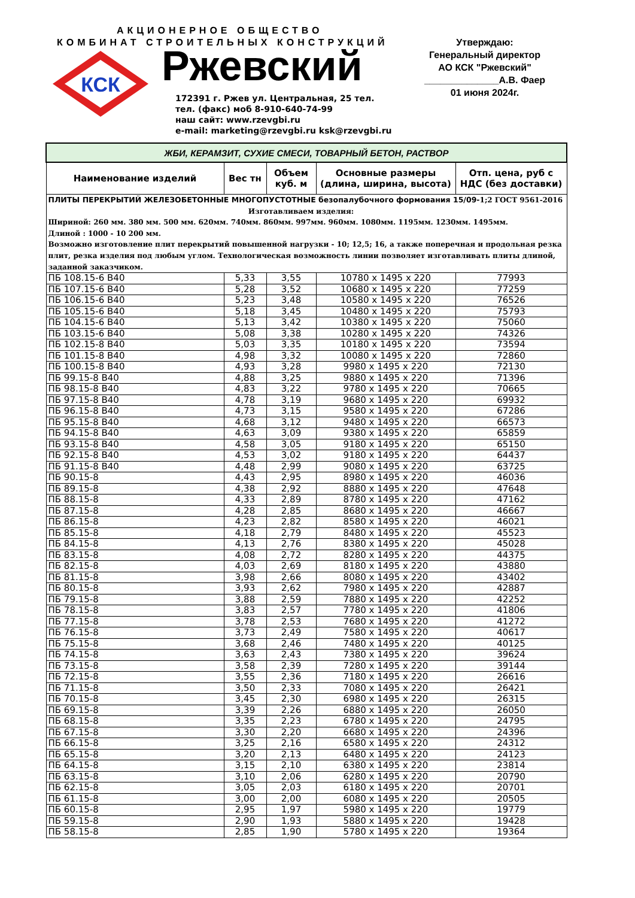АКЦИОНЕРНОЕ ОБЩЕСТВО
КОМБИНАТ СТРОИТЕЛЬНЫХ КОНСТРУКЦИЙ
КСК
Ржевский
172391 г. Ржев ул. Центральная, 25 тел.
тел. (факс) моб 8-910-640-74-99
наш сайт: www.rzevgbi.ru
e-mail: marketing@rzevgbi.ru ksk@rzevgbi.ru
Утверждаю:
Генеральный директор
АО КСК "Ржевский"
______________А.В. Фаер
01 июня 2024г.
| ЖБИ, КЕРАМЗИТ, СУХИЕ СМЕСИ, ТОВАРНЫЙ БЕТОН, РАСТВОР | | | | |
| Наименование изделий | Вес тн | Объем куб. м | Основные размеры (длина, ширина, высота) | Отп. цена, руб с НДС (без доставки) |
| ПЛИТЫ ПЕРЕКРЫТИЙ ЖЕЛЕЗОБЕТОННЫЕ МНОГОПУСТОТНЫЕ безопалубочного формования 15/09- 1;2 ГОСТ 9561-2016 Изготавливаем изделия: Шириной: 260 мм. 380 мм. 500 мм. 620мм. 740мм. 860мм. 997мм. 960мм. 1080мм. 1195мм. 1230мм. 1495мм. Длиной : 1000 - 10 200 мм. Возможно изготовление плит перекрытий повышенной нагрузки - 10; 12,5; 16, а также поперечная и продольная резка плит, резка изделия под любым углом. Технологическая возможность линии позволяет изготавливать плиты длиной, заданной заказчиком. | | | | |
| ПБ 108.15-6 В40 | 5,33 | 3,55 | 10780 х 1495 х 220 | 77993 |
| ПБ 107.15-6 В40 | 5,28 | 3,52 | 10680 х 1495 х 220 | 77259 |
| ПБ 106.15-6 В40 | 5,23 | 3,48 | 10580 х 1495 х 220 | 76526 |
| ПБ 105.15-6 В40 | 5,18 | 3,45 | 10480 х 1495 х 220 | 75793 |
| ПБ 104.15-6 В40 | 5,13 | 3,42 | 10380 х 1495 х 220 | 75060 |
| ПБ 103.15-6 В40 | 5,08 | 3,38 | 10280 х 1495 х 220 | 74326 |
| ПБ 102.15-8 В40 | 5,03 | 3,35 | 10180 х 1495 х 220 | 73594 |
| ПБ 101.15-8 В40 | 4,98 | 3,32 | 10080 х 1495 х 220 | 72860 |
| ПБ 100.15-8 В40 | 4,93 | 3,28 | 9980 х 1495 х 220 | 72130 |
| ПБ 99.15-8 В40 | 4,88 | 3,25 | 9880 х 1495 х 220 | 71396 |
| ПБ 98.15-8 В40 | 4,83 | 3,22 | 9780 х 1495 х 220 | 70665 |
| ПБ 97.15-8 В40 | 4,78 | 3,19 | 9680 х 1495 х 220 | 69932 |
| ПБ 96.15-8 В40 | 4,73 | 3,15 | 9580 х 1495 х 220 | 67286 |
| ПБ 95.15-8 В40 | 4,68 | 3,12 | 9480 х 1495 х 220 | 66573 |
| ПБ 94.15-8 В40 | 4,63 | 3,09 | 9380 х 1495 х 220 | 65859 |
| ПБ 93.15-8 В40 | 4,58 | 3,05 | 9180 х 1495 х 220 | 65150 |
| ПБ 92.15-8 В40 | 4,53 | 3,02 | 9180 х 1495 х 220 | 64437 |
| ПБ 91.15-8 В40 | 4,48 | 2,99 | 9080 х 1495 х 220 | 63725 |
| ПБ 90.15-8 | 4,43 | 2,95 | 8980 х 1495 х 220 | 46036 |
| ПБ 89.15-8 | 4,38 | 2,92 | 8880 х 1495 х 220 | 47648 |
| ПБ 88.15-8 | 4,33 | 2,89 | 8780 х 1495 х 220 | 47162 |
| ПБ 87.15-8 | 4,28 | 2,85 | 8680 х 1495 х 220 | 46667 |
| ПБ 86.15-8 | 4,23 | 2,82 | 8580 х 1495 х 220 | 46021 |
| ПБ 85.15-8 | 4,18 | 2,79 | 8480 х 1495 х 220 | 45523 |
| ПБ 84.15-8 | 4,13 | 2,76 | 8380 х 1495 х 220 | 45028 |
| ПБ 83.15-8 | 4,08 | 2,72 | 8280 х 1495 х 220 | 44375 |
| ПБ 82.15-8 | 4,03 | 2,69 | 8180 х 1495 х 220 | 43880 |
| ПБ 81.15-8 | 3,98 | 2,66 | 8080 х 1495 х 220 | 43402 |
| ПБ 80.15-8 | 3,93 | 2,62 | 7980 х 1495 х 220 | 42887 |
| ПБ 79.15-8 | 3,88 | 2,59 | 7880 х 1495 х 220 | 42252 |
| ПБ 78.15-8 | 3,83 | 2,57 | 7780 х 1495 х 220 | 41806 |
| ПБ 77.15-8 | 3,78 | 2,53 | 7680 х 1495 х 220 | 41272 |
| ПБ 76.15-8 | 3,73 | 2,49 | 7580 х 1495 х 220 | 40617 |
| ПБ 75.15-8 | 3,68 | 2,46 | 7480 х 1495 х 220 | 40125 |
| ПБ 74.15-8 | 3,63 | 2,43 | 7380 х 1495 х 220 | 39624 |
| ПБ 73.15-8 | 3,58 | 2,39 | 7280 х 1495 х 220 | 39144 |
| ПБ 72.15-8 | 3,55 | 2,36 | 7180 х 1495 х 220 | 26616 |
| ПБ 71.15-8 | 3,50 | 2,33 | 7080 х 1495 х 220 | 26421 |
| ПБ 70.15-8 | 3,45 | 2,30 | 6980 х 1495 х 220 | 26315 |
| ПБ 69.15-8 | 3,39 | 2,26 | 6880 х 1495 х 220 | 26050 |
| ПБ 68.15-8 | 3,35 | 2,23 | 6780 х 1495 х 220 | 24795 |
| ПБ 67.15-8 | 3,30 | 2,20 | 6680 х 1495 х 220 | 24396 |
| ПБ 66.15-8 | 3,25 | 2,16 | 6580 х 1495 х 220 | 24312 |
| ПБ 65.15-8 | 3,20 | 2,13 | 6480 х 1495 х 220 | 24123 |
| ПБ 64.15-8 | 3,15 | 2,10 | 6380 х 1495 х 220 | 23814 |
| ПБ 63.15-8 | 3,10 | 2,06 | 6280 х 1495 х 220 | 20790 |
| ПБ 62.15-8 | 3,05 | 2,03 | 6180 х 1495 х 220 | 20701 |
| ПБ 61.15-8 | 3,00 | 2,00 | 6080 х 1495 х 220 | 20505 |
| ПБ 60.15-8 | 2,95 | 1,97 | 5980 х 1495 х 220 | 19779 |
| ПБ 59.15-8 | 2,90 | 1,93 | 5880 х 1495 х 220 | 19428 |
| ПБ 58.15-8 | 2,85 | 1,90 | 5780 х 1495 х 220 | 19364 |